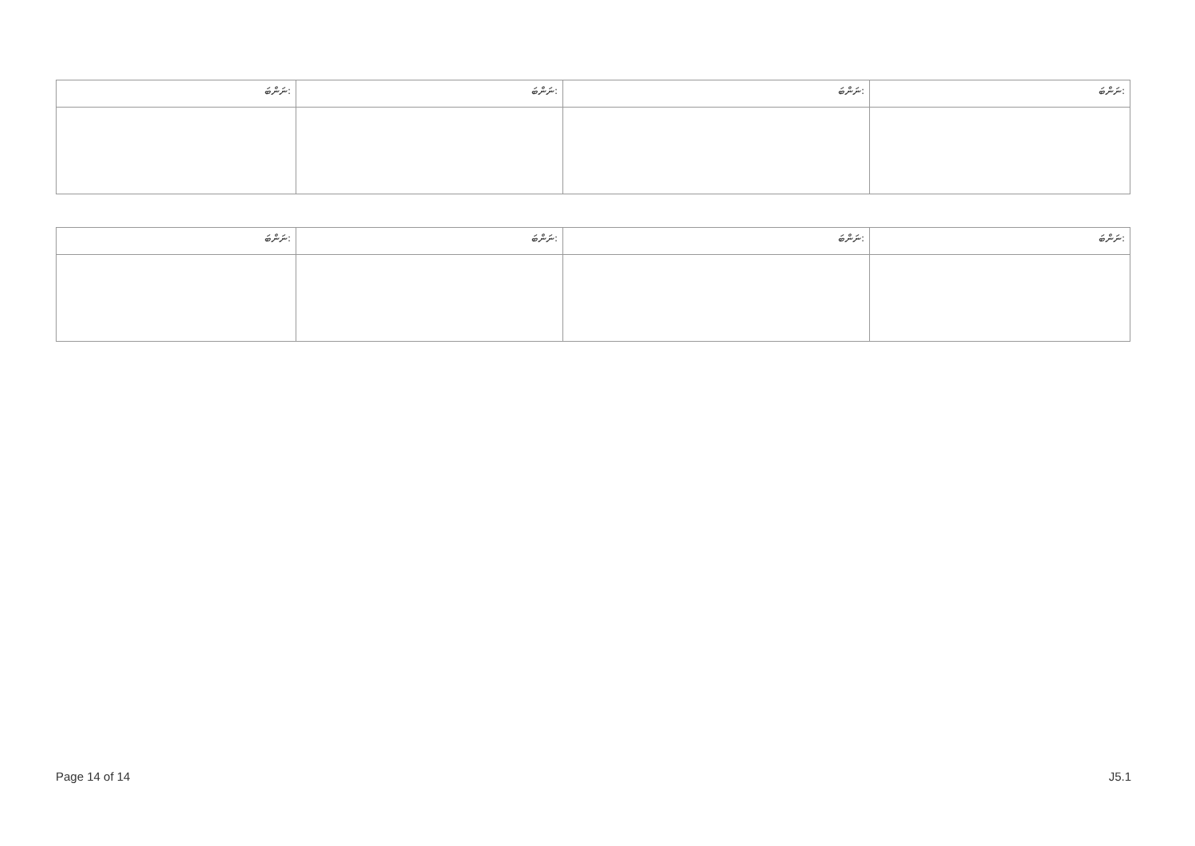| ނަންބަ: | ނަންބަ: | ނަންބަ: | ނަންބަ: |
| ނަންބަ: | ނަންބަ: | ނަންބަ: | ނަންބަ: |
Page 14 of 14 J5.1